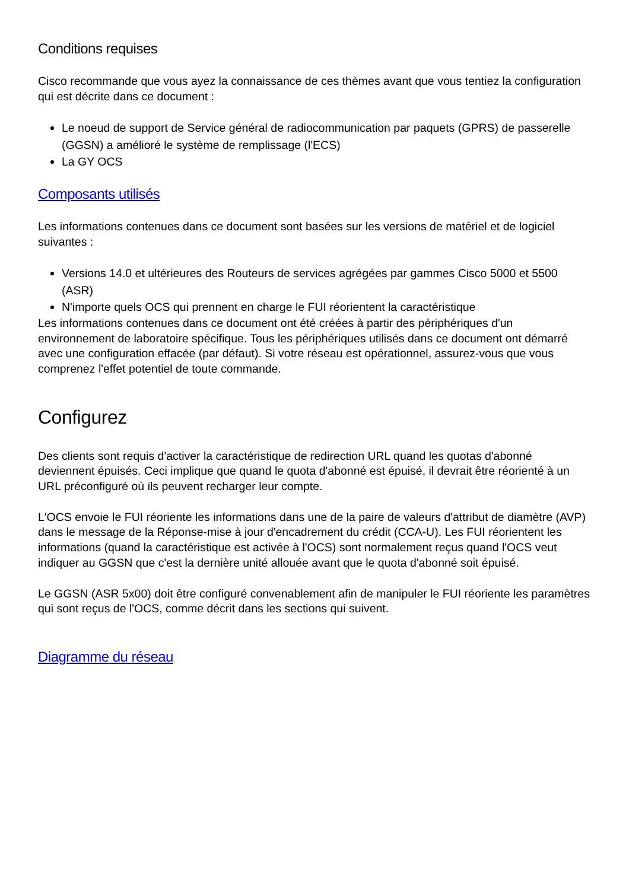Conditions requises
Cisco recommande que vous ayez la connaissance de ces thèmes avant que vous tentiez la configuration qui est décrite dans ce document :
Le noeud de support de Service général de radiocommunication par paquets (GPRS) de passerelle (GGSN) a amélioré le système de remplissage (l'ECS)
La GY OCS
Composants utilisés
Les informations contenues dans ce document sont basées sur les versions de matériel et de logiciel suivantes :
Versions 14.0 et ultérieures des Routeurs de services agrégées par gammes Cisco 5000 et 5500 (ASR)
N'importe quels OCS qui prennent en charge le FUI réorientent la caractéristique
Les informations contenues dans ce document ont été créées à partir des périphériques d'un environnement de laboratoire spécifique. Tous les périphériques utilisés dans ce document ont démarré avec une configuration effacée (par défaut). Si votre réseau est opérationnel, assurez-vous que vous comprenez l'effet potentiel de toute commande.
Configurez
Des clients sont requis d'activer la caractéristique de redirection URL quand les quotas d'abonné deviennent épuisés. Ceci implique que quand le quota d'abonné est épuisé, il devrait être réorienté à un URL préconfiguré où ils peuvent recharger leur compte.
L'OCS envoie le FUI réoriente les informations dans une de la paire de valeurs d'attribut de diamètre (AVP) dans le message de la Réponse-mise à jour d'encadrement du crédit (CCA-U). Les FUI réorientent les informations (quand la caractéristique est activée à l'OCS) sont normalement reçus quand l'OCS veut indiquer au GGSN que c'est la dernière unité allouée avant que le quota d'abonné soit épuisé.
Le GGSN (ASR 5x00) doit être configuré convenablement afin de manipuler le FUI réoriente les paramètres qui sont reçus de l'OCS, comme décrit dans les sections qui suivent.
Diagramme du réseau